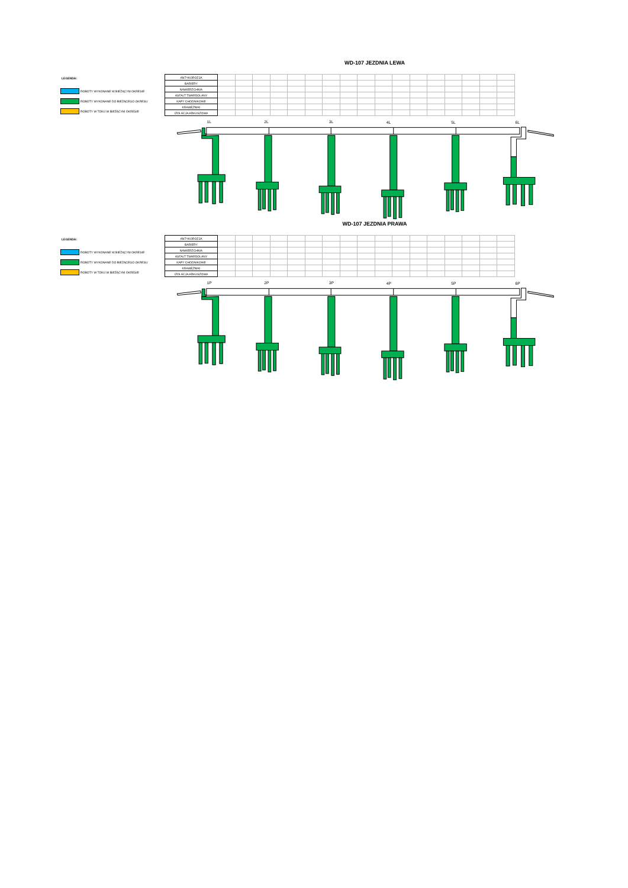WD-107 JEZDNIA LEWA
LEGENDA:
ROBOTY WYKONANE W BIEŻĄCYM OKRESIE
ROBOTY WYKONANE DO BIEŻĄCEGO OKRESU
ROBOTY W TOKU W BIEŻĄCYM OKRESIE
| ANTYKOROZJA | | | | | | | | | | | | | | | | | |
| BARIERY | | | | | | | | | | | | | | | | | |
| NAWIERZCHNIA | | | | | | | | | | | | | | | | | |
| ASFALT TWARDOLANY | | | | | | | | | | | | | | | | | |
| KAPY CHODNIKOWE | | | | | | | | | | | | | | | | | |
| KRAWĘŻNIKI | | | | | | | | | | | | | | | | | |
| IZOLACJA ARKUSZOWA | | | | | | | | | | | | | | | | | |
1L
2L
3L
4L
5L
6L
WD-107 JEZDNIA PRAWA
LEGENDA:
ROBOTY WYKONANE W BIEŻĄCYM OKRESIE
ROBOTY WYKONANE DO BIEŻĄCEGO OKRESU
ROBOTY W TOKU W BIEŻĄCYM OKRESIE
| ANTYKOROZJA | | | | | | | | | | | | | | | | | |
| BARIERY | | | | | | | | | | | | | | | | | |
| NAWIERZCHNIA | | | | | | | | | | | | | | | | | |
| ASFALT TWARDOLANY | | | | | | | | | | | | | | | | | |
| KAPY CHODNIKOWE | | | | | | | | | | | | | | | | | |
| KRAWĘŻNIKI | | | | | | | | | | | | | | | | | |
| IZOLACJA ARKUSZOWA | | | | | | | | | | | | | | | | | |
1P
2P
3P
4P
5P
6P